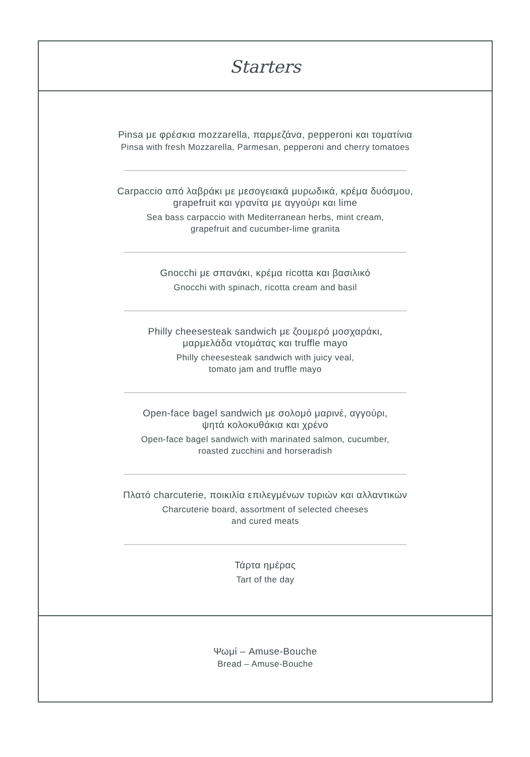Starters
Pinsa με φρέσκια mozzarella, παρμεζάνα, pepperoni και τοματίνια
Pinsa with fresh Mozzarella, Parmesan, pepperoni and cherry tomatoes
Carpaccio από λαβράκι με μεσογειακά μυρωδικά, κρέμα δυόσμου,
grapefruit και γρανίτα με αγγούρι και lime
Sea bass carpaccio with Mediterranean herbs, mint cream,
grapefruit and cucumber-lime granita
Gnocchi με σπανάκι, κρέμα ricotta και βασιλικό
Gnocchi with spinach, ricotta cream and basil
Philly cheesesteak sandwich με ζουμερό μοσχαράκι,
μαρμελάδα ντομάτας και truffle mayo
Philly cheesesteak sandwich with juicy veal,
tomato jam and truffle mayo
Open-face bagel sandwich με σολομό μαρινέ, αγγούρι,
ψητά κολοκυθάκια και χρένο
Open-face bagel sandwich with marinated salmon, cucumber,
roasted zucchini and horseradish
Πλατό charcuterie, ποικιλία επιλεγμένων τυριών και αλλαντικών
Charcuterie board, assortment of selected cheeses
and cured meats
Τάρτα ημέρας
Tart of the day
Ψωμί – Amuse-Bouche
Bread – Amuse-Bouche